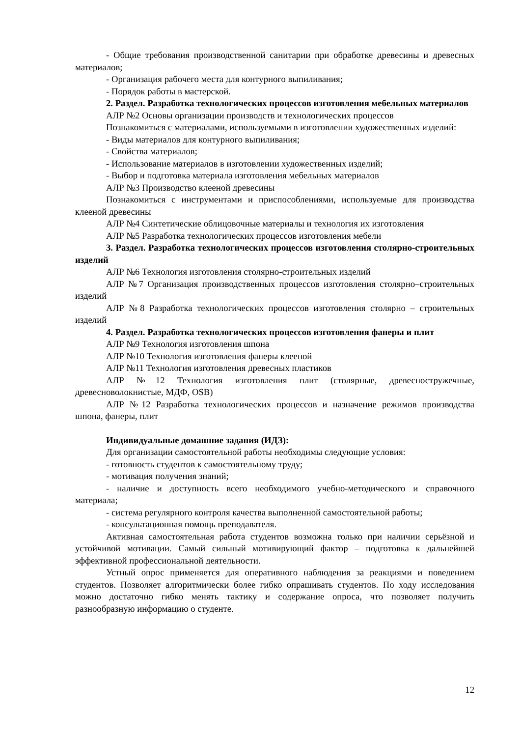- Общие требования производственной санитарии при обработке древесины и древесных материалов;
- Организация рабочего места для контурного выпиливания;
- Порядок работы в мастерской.
2. Раздел. Разработка технологических процессов изготовления мебельных материалов
АЛР №2 Основы организации производств и технологических процессов
Познакомиться с материалами, используемыми в изготовлении художественных изделий:
- Виды материалов для контурного выпиливания;
- Свойства материалов;
- Использование материалов в изготовлении художественных изделий;
- Выбор и подготовка материала изготовления мебельных материалов
АЛР №3 Производство клееной древесины
Познакомиться с инструментами и приспособлениями, используемые для производства клееной древесины
АЛР №4 Синтетические облицовочные материалы и технология их изготовления
АЛР №5 Разработка технологических процессов изготовления мебели
3. Раздел. Разработка технологических процессов изготовления столярно-строительных изделий
АЛР №6 Технология изготовления столярно-строительных изделий
АЛР №7 Организация производственных процессов изготовления столярно–строительных изделий
АЛР №8 Разработка технологических процессов изготовления столярно – строительных изделий
4. Раздел. Разработка технологических процессов изготовления фанеры и плит
АЛР №9 Технология изготовления шпона
АЛР №10 Технология изготовления фанеры клееной
АЛР №11 Технология изготовления древесных пластиков
АЛР №12 Технология изготовления плит (столярные, древесностружечные, древесноволокнистые, МДФ, OSB)
АЛР №12 Разработка технологических процессов и назначение режимов производства шпона, фанеры, плит
Индивидуальные домашние задания (ИДЗ):
Для организации самостоятельной работы необходимы следующие условия:
- готовность студентов к самостоятельному труду;
- мотивация получения знаний;
- наличие и доступность всего необходимого учебно-методического и справочного материала;
- система регулярного контроля качества выполненной самостоятельной работы;
- консультационная помощь преподавателя.
Активная самостоятельная работа студентов возможна только при наличии серьёзной и устойчивой мотивации. Самый сильный мотивирующий фактор – подготовка к дальнейшей эффективной профессиональной деятельности.
Устный опрос применяется для оперативного наблюдения за реакциями и поведением студентов. Позволяет алгоритмически более гибко опрашивать студентов. По ходу исследования можно достаточно гибко менять тактику и содержание опроса, что позволяет получить разнообразную информацию о студенте.
12